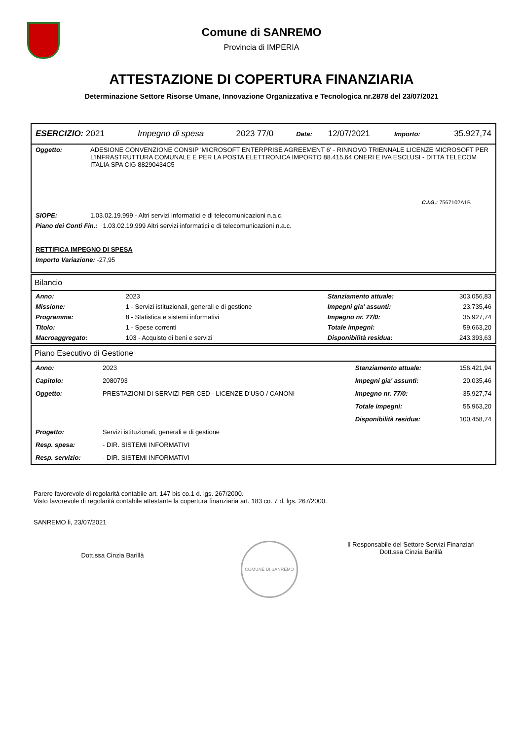Comune di SANREMO
Provincia di IMPERIA
ATTESTAZIONE DI COPERTURA FINANZIARIA
Determinazione Settore Risorse Umane, Innovazione Organizzativa e Tecnologica nr.2878 del 23/07/2021
| ESERCIZIO: 2021 | Impegno di spesa | 2023 77/0 | Data: | 12/07/2021 | Importo: | 35.927,74 |
| Oggetto: | ADESIONE CONVENZIONE CONSIP 'MICROSOFT ENTERPRISE AGREEMENT 6' - RINNOVO TRIENNALE LICENZE MICROSOFT PER L’INFRASTRUTTURA COMUNALE E PER LA POSTA ELETTRONICA IMPORTO 88.415,64 ONERI E IVA ESCLUSI - DITTA TELECOM ITALIA SPA CIG 88290434C5 |
| | C.I.G.: 7567102A1B |
| SIOPE: | 1.03.02.19.999 - Altri servizi informatici e di telecomunicazioni n.a.c. |
| Piano dei Conti Fin.: 1.03.02.19.999 Altri servizi informatici e di telecomunicazioni n.a.c. | |
| RETTIFICA IMPEGNO DI SPESA | |
| Importo Variazione: -27,95 | |
Bilancio
| Anno: | 2023 | Stanziamento attuale: | 303.056,83 |
| Missione: | 1 - Servizi istituzionali, generali e di gestione | Impegni gia' assunti: | 23.735,46 |
| Programma: | 8 - Statistica e sistemi informativi | Impegno nr. 77/0: | 35.927,74 |
| Titolo: | 1 - Spese correnti | Totale impegni: | 59.663,20 |
| Macroaggregato: | 103 - Acquisto di beni e servizi | Disponibilità residua: | 243.393,63 |
Piano Esecutivo di Gestione
| Anno: | 2023 | Stanziamento attuale: | 156.421,94 |
| Capitolo: | 2080793 | Impegni gia' assunti: | 20.035,46 |
| Oggetto: | PRESTAZIONI DI SERVIZI PER CED - LICENZE D'USO / CANONI | Impegno nr. 77/0: | 35.927,74 |
| | | Totale impegni: | 55.963,20 |
| | | Disponibilità residua: | 100.458,74 |
| Progetto: | Servizi istituzionali, generali e di gestione | | |
| Resp. spesa: | - DIR. SISTEMI INFORMATIVI | | |
| Resp. servizio: | - DIR. SISTEMI INFORMATIVI | | |
Parere favorevole di regolarità contabile art. 147 bis co.1 d. lgs. 267/2000.
Visto favorevole di regolarità contabile attestante la copertura finanziaria art. 183 co. 7 d. lgs. 267/2000.
SANREMO li, 23/07/2021
Dott.ssa Cinzia Barillà
COMUNE DI SANREMO
Il Responsabile del Settore Servizi Finanziari
Dott.ssa Cinzia Barillà